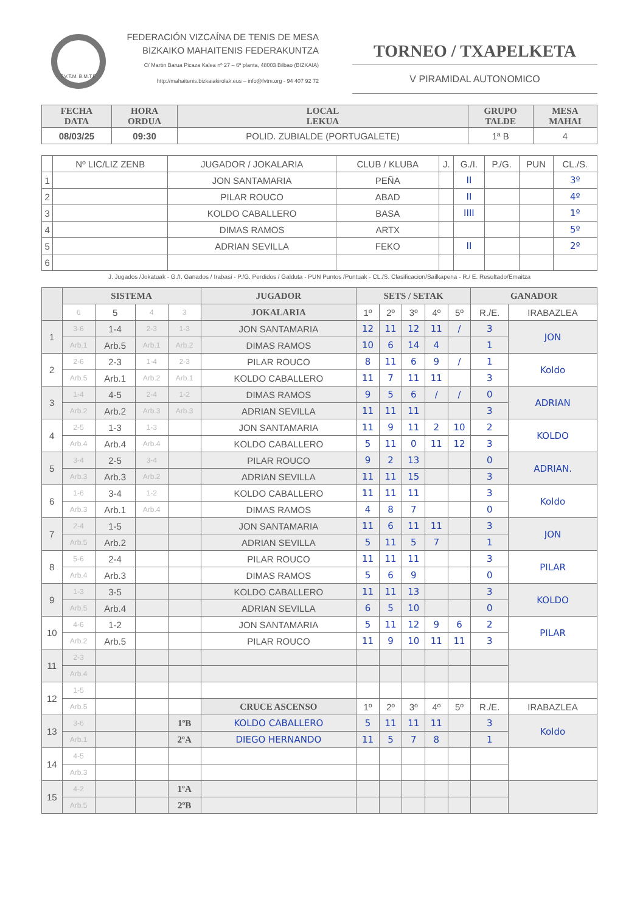F.V.T.M. B.M.T.F.
FEDERACIÓN VIZCAÍNA DE TENIS DE MESA
BIZKAIKO MAHAITENIS FEDERAKUNTZA
C/ Martin Barua Picaza Kalea nº 27 – 6ª planta, 48003 Bilbao (BIZKAIA)
http://mahaitenis.bizkaiakirolak.eus – info@fvtm.org - 94 407 92 72
TORNEO / TXAPELKETA
V PIRAMIDAL AUTONOMICO
| FECHA DATA | HORA ORDUA | LOCAL LEKUA | GRUPO TALDE | MESA MAHAI |
| --- | --- | --- | --- | --- |
| 08/03/25 | 09:30 | POLID. ZUBIALDE (PORTUGALETE) | 1ª B | 4 |
| | Nº LIC/LIZ ZENB | JUGADOR / JOKALARIA | CLUB / KLUBA | J. | G./I. | P./G. | PUN | CL./S. |
| 1 | | JON SANTAMARIA | PEÑA | | II | | | 3º |
| 2 | | PILAR ROUCO | ABAD | | II | | | 4º |
| 3 | | KOLDO CABALLERO | BASA | | IIII | | | 1º |
| 4 | | DIMAS RAMOS | ARTX | | | | | 5º |
| 5 | | ADRIAN SEVILLA | FEKO | | II | | | 2º |
| 6 | | | | | | | | |
J. Jugados /Jokatuak - G./I. Ganados / Irabasi - P./G. Perdidos / Galduta - PUN Puntos /Puntuak - CL./S. Clasificacion/Sailkapena - R./ E. Resultado/Emaitza
| | SISTEMA | | | | JUGADOR | SETS / SETAK | | | | | GANADOR | |
| --- | --- | --- | --- | --- | --- | --- | --- | --- | --- | --- | --- | --- |
| | 6 | 5 | 4 | 3 | JOKALARIA | 1º | 2º | 3º | 4º | 5º | R./E. | IRABAZLEA |
| 1 | 3-6 | 1-4 | 2-3 | 1-3 | JON SANTAMARIA | 12 | 11 | 12 | 11 | / | 3 | JON |
| | Arb.1 | Arb.5 | Arb.1 | Arb.2 | DIMAS RAMOS | 10 | 6 | 14 | 4 | | 1 | |
| 2 | 2-6 | 2-3 | 1-4 | 2-3 | PILAR ROUCO | 8 | 11 | 6 | 9 | / | 1 | Koldo |
| | Arb.5 | Arb.1 | Arb.2 | Arb.1 | KOLDO CABALLERO | 11 | 7 | 11 | 11 | | 3 | |
| 3 | 1-4 | 4-5 | 2-4 | 1-2 | DIMAS RAMOS | 9 | 5 | 6 | / | / | 0 | ADRIAN |
| | Arb.2 | Arb.2 | Arb.3 | Arb.3 | ADRIAN SEVILLA | 11 | 11 | 11 | | | 3 | |
| 4 | 2-5 | 1-3 | 1-3 | | JON SANTAMARIA | 11 | 9 | 11 | 2 | 10 | 2 | KOLDO |
| | Arb.4 | Arb.4 | Arb.4 | | KOLDO CABALLERO | 5 | 11 | 0 | 11 | 12 | 3 | |
| 5 | 3-4 | 2-5 | 3-4 | | PILAR ROUCO | 9 | 2 | 13 | | | 0 | ADRIAN. |
| | Arb.3 | Arb.3 | Arb.2 | | ADRIAN SEVILLA | 11 | 11 | 15 | | | 3 | |
| 6 | 1-6 | 3-4 | 1-2 | | KOLDO CABALLERO | 11 | 11 | 11 | | | 3 | Koldo |
| | Arb.3 | Arb.1 | Arb.4 | | DIMAS RAMOS | 4 | 8 | 7 | | | 0 | |
| 7 | 2-4 | 1-5 | | | JON SANTAMARIA | 11 | 6 | 11 | 11 | | 3 | JON |
| | Arb.5 | Arb.2 | | | ADRIAN SEVILLA | 5 | 11 | 5 | 7 | | 1 | |
| 8 | 5-6 | 2-4 | | | PILAR ROUCO | 11 | 11 | 11 | | | 3 | PILAR |
| | Arb.4 | Arb.3 | | | DIMAS RAMOS | 5 | 6 | 9 | | | 0 | |
| 9 | 1-3 | 3-5 | | | KOLDO CABALLERO | 11 | 11 | 13 | | | 3 | KOLDO |
| | Arb.5 | Arb.4 | | | ADRIAN SEVILLA | 6 | 5 | 10 | | | 0 | |
| 10 | 4-6 | 1-2 | | | JON SANTAMARIA | 5 | 11 | 12 | 9 | 6 | 2 | PILAR |
| | Arb.2 | Arb.5 | | | PILAR ROUCO | 11 | 9 | 10 | 11 | 11 | 3 | |
| 11 | 2-3 | | | | | | | | | | | |
| | Arb.4 | | | | | | | | | | | |
| 12 | 1-5 | | | | | | | | | | | |
| | Arb.5 | | | | CRUCE ASCENSO | 1º | 2º | 3º | 4º | 5º | R./E. | IRABAZLEA |
| 13 | 3-6 | | | 1ºB | KOLDO CABALLERO | 5 | 11 | 11 | 11 | | 3 | Koldo |
| | Arb.1 | | | 2ºA | DIEGO HERNANDO | 11 | 5 | 7 | 8 | | 1 | |
| 14 | 4-5 | | | | | | | | | | | |
| | Arb.3 | | | | | | | | | | | |
| 15 | 4-2 | | | 1ºA | | | | | | | | |
| | Arb.5 | | | 2ºB | | | | | | | | |